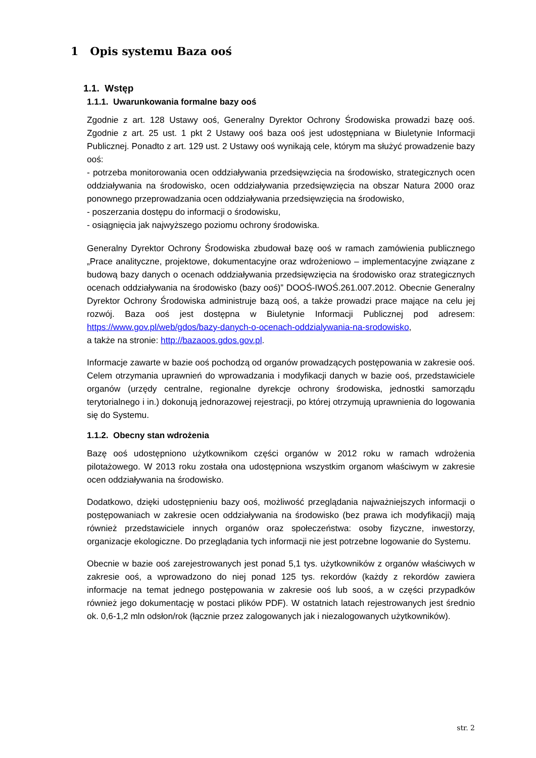1 Opis systemu Baza ooś
1.1. Wstęp
1.1.1. Uwarunkowania formalne bazy ooś
Zgodnie z art. 128 Ustawy ooś, Generalny Dyrektor Ochrony Środowiska prowadzi bazę ooś. Zgodnie z art. 25 ust. 1 pkt 2 Ustawy ooś baza ooś jest udostępniana w Biuletynie Informacji Publicznej. Ponadto z art. 129 ust. 2 Ustawy ooś wynikają cele, którym ma służyć prowadzenie bazy ooś:
- potrzeba monitorowania ocen oddziaływania przedsięwzięcia na środowisko, strategicznych ocen oddziaływania na środowisko, ocen oddziaływania przedsięwzięcia na obszar Natura 2000 oraz ponownego przeprowadzania ocen oddziaływania przedsięwzięcia na środowisko,
- poszerzania dostępu do informacji o środowisku,
- osiągnięcia jak najwyższego poziomu ochrony środowiska.
Generalny Dyrektor Ochrony Środowiska zbudował bazę ooś w ramach zamówienia publicznego „Prace analityczne, projektowe, dokumentacyjne oraz wdrożeniowo – implementacyjne związane z budową bazy danych o ocenach oddziaływania przedsięwzięcia na środowisko oraz strategicznych ocenach oddziaływania na środowisko (bazy ooś)” DOOŚ-IWOŚ.261.007.2012. Obecnie Generalny Dyrektor Ochrony Środowiska administruje bazą ooś, a także prowadzi prace mające na celu jej rozwój. Baza ooś jest dostępna w Biuletynie Informacji Publicznej pod adresem: https://www.gov.pl/web/gdos/bazy-danych-o-ocenach-oddzialywania-na-srodowisko,
a także na stronie: http://bazaoos.gdos.gov.pl.
Informacje zawarte w bazie ooś pochodzą od organów prowadzących postępowania w zakresie ooś. Celem otrzymania uprawnień do wprowadzania i modyfikacji danych w bazie ooś, przedstawiciele organów (urzędy centralne, regionalne dyrekcje ochrony środowiska, jednostki samorządu terytorialnego i in.) dokonują jednorazowej rejestracji, po której otrzymują uprawnienia do logowania się do Systemu.
1.1.2. Obecny stan wdrożenia
Bazę ooś udostępniono użytkownikom części organów w 2012 roku w ramach wdrożenia pilotażowego. W 2013 roku została ona udostępniona wszystkim organom właściwym w zakresie ocen oddziaływania na środowisko.
Dodatkowo, dzięki udostępnieniu bazy ooś, możliwość przeglądania najważniejszych informacji o postępowaniach w zakresie ocen oddziaływania na środowisko (bez prawa ich modyfikacji) mają również przedstawiciele innych organów oraz społeczeństwa: osoby fizyczne, inwestorzy, organizacje ekologiczne. Do przeglądania tych informacji nie jest potrzebne logowanie do Systemu.
Obecnie w bazie ooś zarejestrowanych jest ponad 5,1 tys. użytkowników z organów właściwych w zakresie ooś, a wprowadzono do niej ponad 125 tys. rekordów (każdy z rekordów zawiera informacje na temat jednego postępowania w zakresie ooś lub sooś, a w części przypadków również jego dokumentację w postaci plików PDF). W ostatnich latach rejestrowanych jest średnio ok. 0,6-1,2 mln odsłon/rok (łącznie przez zalogowanych jak i niezalogowanych użytkowników).
str. 2